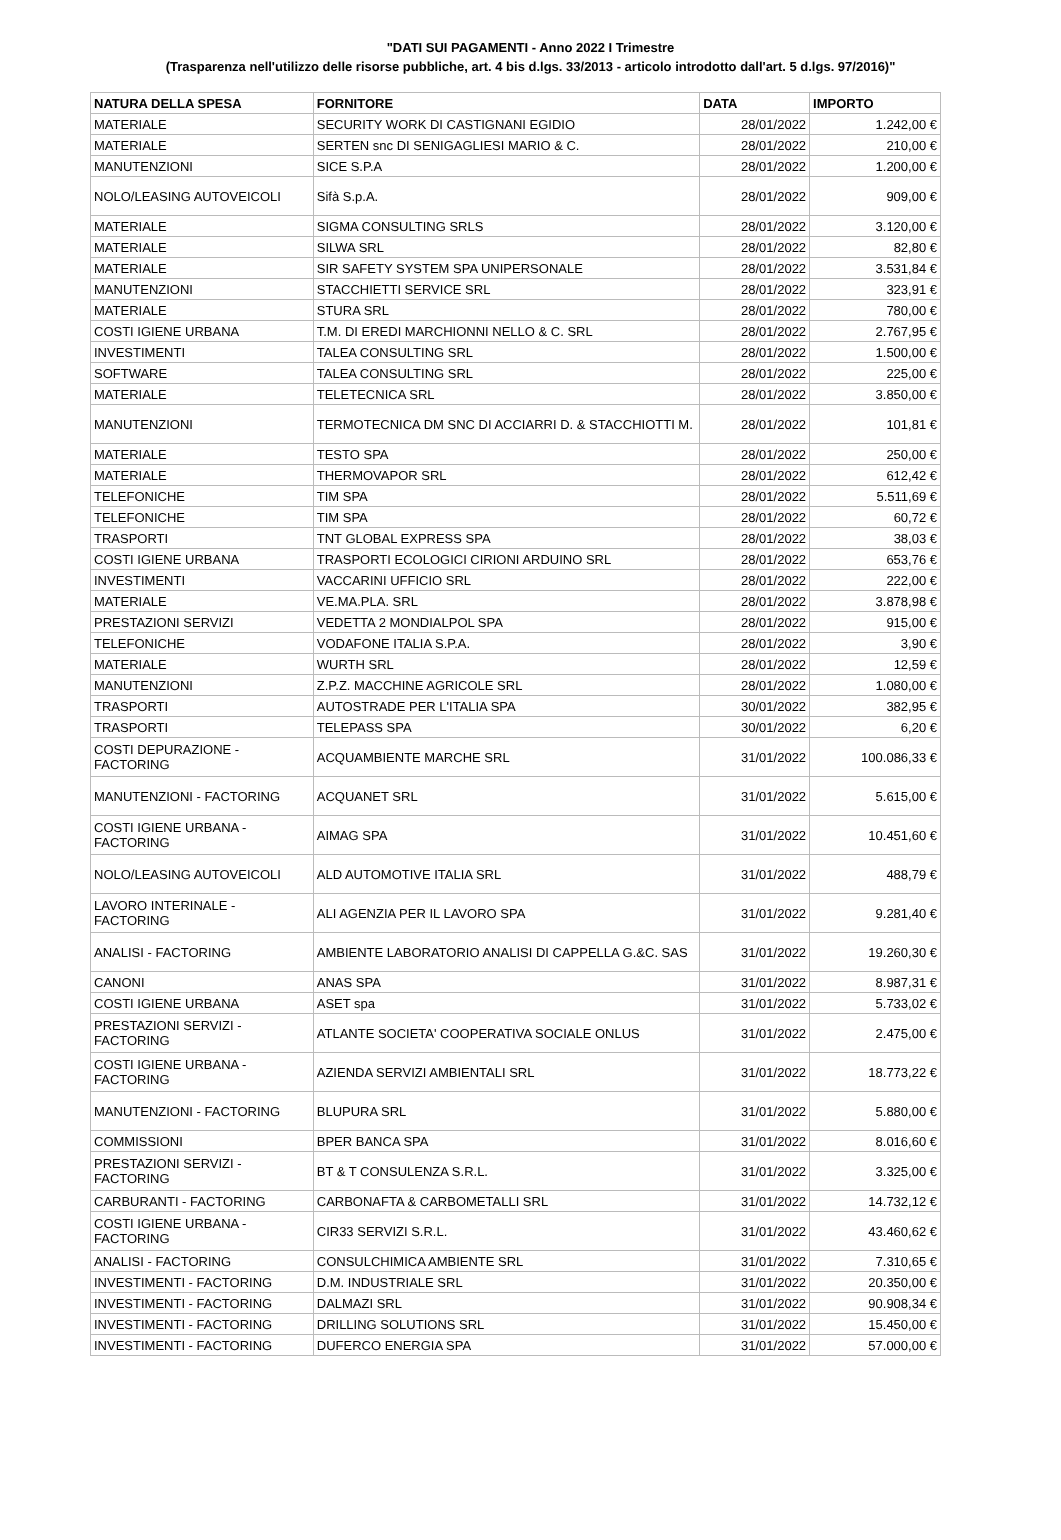"DATI SUI PAGAMENTI - Anno 2022 I Trimestre
(Trasparenza nell'utilizzo delle risorse pubbliche, art. 4 bis d.lgs. 33/2013 - articolo introdotto dall'art. 5 d.lgs. 97/2016)"
| NATURA DELLA SPESA | FORNITORE | DATA | IMPORTO |
| --- | --- | --- | --- |
| MATERIALE | SECURITY WORK DI CASTIGNANI EGIDIO | 28/01/2022 | 1.242,00 € |
| MATERIALE | SERTEN snc DI SENIGAGLIESI MARIO & C. | 28/01/2022 | 210,00 € |
| MANUTENZIONI | SICE S.P.A | 28/01/2022 | 1.200,00 € |
| NOLO/LEASING AUTOVEICOLI | Sifà S.p.A. | 28/01/2022 | 909,00 € |
| MATERIALE | SIGMA CONSULTING SRLS | 28/01/2022 | 3.120,00 € |
| MATERIALE | SILWA SRL | 28/01/2022 | 82,80 € |
| MATERIALE | SIR SAFETY SYSTEM SPA UNIPERSONALE | 28/01/2022 | 3.531,84 € |
| MANUTENZIONI | STACCHIETTI SERVICE SRL | 28/01/2022 | 323,91 € |
| MATERIALE | STURA SRL | 28/01/2022 | 780,00 € |
| COSTI IGIENE URBANA | T.M. DI EREDI MARCHIONNI NELLO & C. SRL | 28/01/2022 | 2.767,95 € |
| INVESTIMENTI | TALEA CONSULTING SRL | 28/01/2022 | 1.500,00 € |
| SOFTWARE | TALEA CONSULTING SRL | 28/01/2022 | 225,00 € |
| MATERIALE | TELETECNICA SRL | 28/01/2022 | 3.850,00 € |
| MANUTENZIONI | TERMOTECNICA DM SNC DI ACCIARRI D. & STACCHIOTTI M. | 28/01/2022 | 101,81 € |
| MATERIALE | TESTO SPA | 28/01/2022 | 250,00 € |
| MATERIALE | THERMOVAPOR SRL | 28/01/2022 | 612,42 € |
| TELEFONICHE | TIM SPA | 28/01/2022 | 5.511,69 € |
| TELEFONICHE | TIM SPA | 28/01/2022 | 60,72 € |
| TRASPORTI | TNT GLOBAL EXPRESS SPA | 28/01/2022 | 38,03 € |
| COSTI IGIENE URBANA | TRASPORTI ECOLOGICI CIRIONI ARDUINO SRL | 28/01/2022 | 653,76 € |
| INVESTIMENTI | VACCARINI UFFICIO SRL | 28/01/2022 | 222,00 € |
| MATERIALE | VE.MA.PLA. SRL | 28/01/2022 | 3.878,98 € |
| PRESTAZIONI SERVIZI | VEDETTA 2 MONDIALPOL SPA | 28/01/2022 | 915,00 € |
| TELEFONICHE | VODAFONE ITALIA S.P.A. | 28/01/2022 | 3,90 € |
| MATERIALE | WURTH SRL | 28/01/2022 | 12,59 € |
| MANUTENZIONI | Z.P.Z. MACCHINE AGRICOLE SRL | 28/01/2022 | 1.080,00 € |
| TRASPORTI | AUTOSTRADE PER L'ITALIA SPA | 30/01/2022 | 382,95 € |
| TRASPORTI | TELEPASS SPA | 30/01/2022 | 6,20 € |
| COSTI DEPURAZIONE - FACTORING | ACQUAMBIENTE MARCHE SRL | 31/01/2022 | 100.086,33 € |
| MANUTENZIONI - FACTORING | ACQUANET SRL | 31/01/2022 | 5.615,00 € |
| COSTI IGIENE URBANA - FACTORING | AIMAG SPA | 31/01/2022 | 10.451,60 € |
| NOLO/LEASING AUTOVEICOLI | ALD AUTOMOTIVE ITALIA SRL | 31/01/2022 | 488,79 € |
| LAVORO INTERINALE - FACTORING | ALI AGENZIA PER IL LAVORO SPA | 31/01/2022 | 9.281,40 € |
| ANALISI - FACTORING | AMBIENTE LABORATORIO ANALISI DI CAPPELLA G.&C. SAS | 31/01/2022 | 19.260,30 € |
| CANONI | ANAS SPA | 31/01/2022 | 8.987,31 € |
| COSTI IGIENE URBANA | ASET spa | 31/01/2022 | 5.733,02 € |
| PRESTAZIONI SERVIZI - FACTORING | ATLANTE SOCIETA' COOPERATIVA SOCIALE ONLUS | 31/01/2022 | 2.475,00 € |
| COSTI IGIENE URBANA - FACTORING | AZIENDA SERVIZI AMBIENTALI SRL | 31/01/2022 | 18.773,22 € |
| MANUTENZIONI - FACTORING | BLUPURA SRL | 31/01/2022 | 5.880,00 € |
| COMMISSIONI | BPER BANCA SPA | 31/01/2022 | 8.016,60 € |
| PRESTAZIONI SERVIZI - FACTORING | BT & T CONSULENZA S.R.L. | 31/01/2022 | 3.325,00 € |
| CARBURANTI - FACTORING | CARBONAFTA & CARBOMETALLI SRL | 31/01/2022 | 14.732,12 € |
| COSTI IGIENE URBANA - FACTORING | CIR33 SERVIZI S.R.L. | 31/01/2022 | 43.460,62 € |
| ANALISI - FACTORING | CONSULCHIMICA AMBIENTE SRL | 31/01/2022 | 7.310,65 € |
| INVESTIMENTI - FACTORING | D.M. INDUSTRIALE SRL | 31/01/2022 | 20.350,00 € |
| INVESTIMENTI - FACTORING | DALMAZI SRL | 31/01/2022 | 90.908,34 € |
| INVESTIMENTI - FACTORING | DRILLING SOLUTIONS SRL | 31/01/2022 | 15.450,00 € |
| INVESTIMENTI - FACTORING | DUFERCO ENERGIA SPA | 31/01/2022 | 57.000,00 € |